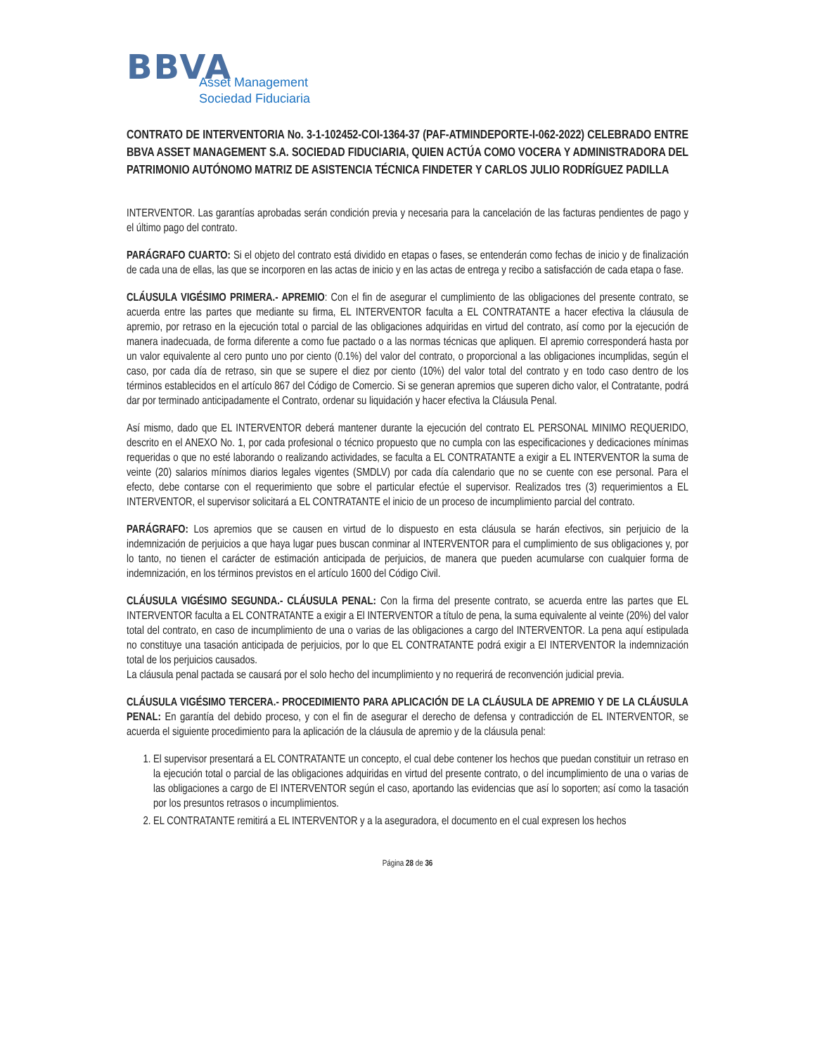BBVA
Asset Management
Sociedad Fiduciaria
CONTRATO DE INTERVENTORIA No. 3-1-102452-COI-1364-37 (PAF-ATMINDEPORTE-I-062-2022) CELEBRADO ENTRE BBVA ASSET MANAGEMENT S.A. SOCIEDAD FIDUCIARIA, QUIEN ACTÚA COMO VOCERA Y ADMINISTRADORA DEL PATRIMONIO AUTÓNOMO MATRIZ DE ASISTENCIA TÉCNICA FINDETER Y CARLOS JULIO RODRÍGUEZ PADILLA
INTERVENTOR. Las garantías aprobadas serán condición previa y necesaria para la cancelación de las facturas pendientes de pago y el último pago del contrato.
PARÁGRAFO CUARTO: Si el objeto del contrato está dividido en etapas o fases, se entenderán como fechas de inicio y de finalización de cada una de ellas, las que se incorporen en las actas de inicio y en las actas de entrega y recibo a satisfacción de cada etapa o fase.
CLÁUSULA VIGÉSIMO PRIMERA.- APREMIO: Con el fin de asegurar el cumplimiento de las obligaciones del presente contrato, se acuerda entre las partes que mediante su firma, EL INTERVENTOR faculta a EL CONTRATANTE a hacer efectiva la cláusula de apremio, por retraso en la ejecución total o parcial de las obligaciones adquiridas en virtud del contrato, así como por la ejecución de manera inadecuada, de forma diferente a como fue pactado o a las normas técnicas que apliquen. El apremio corresponderá hasta por un valor equivalente al cero punto uno por ciento (0.1%) del valor del contrato, o proporcional a las obligaciones incumplidas, según el caso, por cada día de retraso, sin que se supere el diez por ciento (10%) del valor total del contrato y en todo caso dentro de los términos establecidos en el artículo 867 del Código de Comercio. Si se generan apremios que superen dicho valor, el Contratante, podrá dar por terminado anticipadamente el Contrato, ordenar su liquidación y hacer efectiva la Cláusula Penal.
Así mismo, dado que EL INTERVENTOR deberá mantener durante la ejecución del contrato EL PERSONAL MINIMO REQUERIDO, descrito en el ANEXO No. 1, por cada profesional o técnico propuesto que no cumpla con las especificaciones y dedicaciones mínimas requeridas o que no esté laborando o realizando actividades, se faculta a EL CONTRATANTE a exigir a EL INTERVENTOR la suma de veinte (20) salarios mínimos diarios legales vigentes (SMDLV) por cada día calendario que no se cuente con ese personal. Para el efecto, debe contarse con el requerimiento que sobre el particular efectúe el supervisor. Realizados tres (3) requerimientos a EL INTERVENTOR, el supervisor solicitará a EL CONTRATANTE el inicio de un proceso de incumplimiento parcial del contrato.
PARÁGRAFO: Los apremios que se causen en virtud de lo dispuesto en esta cláusula se harán efectivos, sin perjuicio de la indemnización de perjuicios a que haya lugar pues buscan conminar al INTERVENTOR para el cumplimiento de sus obligaciones y, por lo tanto, no tienen el carácter de estimación anticipada de perjuicios, de manera que pueden acumularse con cualquier forma de indemnización, en los términos previstos en el artículo 1600 del Código Civil.
CLÁUSULA VIGÉSIMO SEGUNDA.- CLÁUSULA PENAL: Con la firma del presente contrato, se acuerda entre las partes que EL INTERVENTOR faculta a EL CONTRATANTE a exigir a El INTERVENTOR a título de pena, la suma equivalente al veinte (20%) del valor total del contrato, en caso de incumplimiento de una o varias de las obligaciones a cargo del INTERVENTOR. La pena aquí estipulada no constituye una tasación anticipada de perjuicios, por lo que EL CONTRATANTE podrá exigir a El INTERVENTOR la indemnización total de los perjuicios causados.
La cláusula penal pactada se causará por el solo hecho del incumplimiento y no requerirá de reconvención judicial previa.
CLÁUSULA VIGÉSIMO TERCERA.- PROCEDIMIENTO PARA APLICACIÓN DE LA CLÁUSULA DE APREMIO Y DE LA CLÁUSULA PENAL: En garantía del debido proceso, y con el fin de asegurar el derecho de defensa y contradicción de EL INTERVENTOR, se acuerda el siguiente procedimiento para la aplicación de la cláusula de apremio y de la cláusula penal:
1. El supervisor presentará a EL CONTRATANTE un concepto, el cual debe contener los hechos que puedan constituir un retraso en la ejecución total o parcial de las obligaciones adquiridas en virtud del presente contrato, o del incumplimiento de una o varias de las obligaciones a cargo de El INTERVENTOR según el caso, aportando las evidencias que así lo soporten; así como la tasación por los presuntos retrasos o incumplimientos.
2. EL CONTRATANTE remitirá a EL INTERVENTOR y a la aseguradora, el documento en el cual expresen los hechos
Página 28 de 36